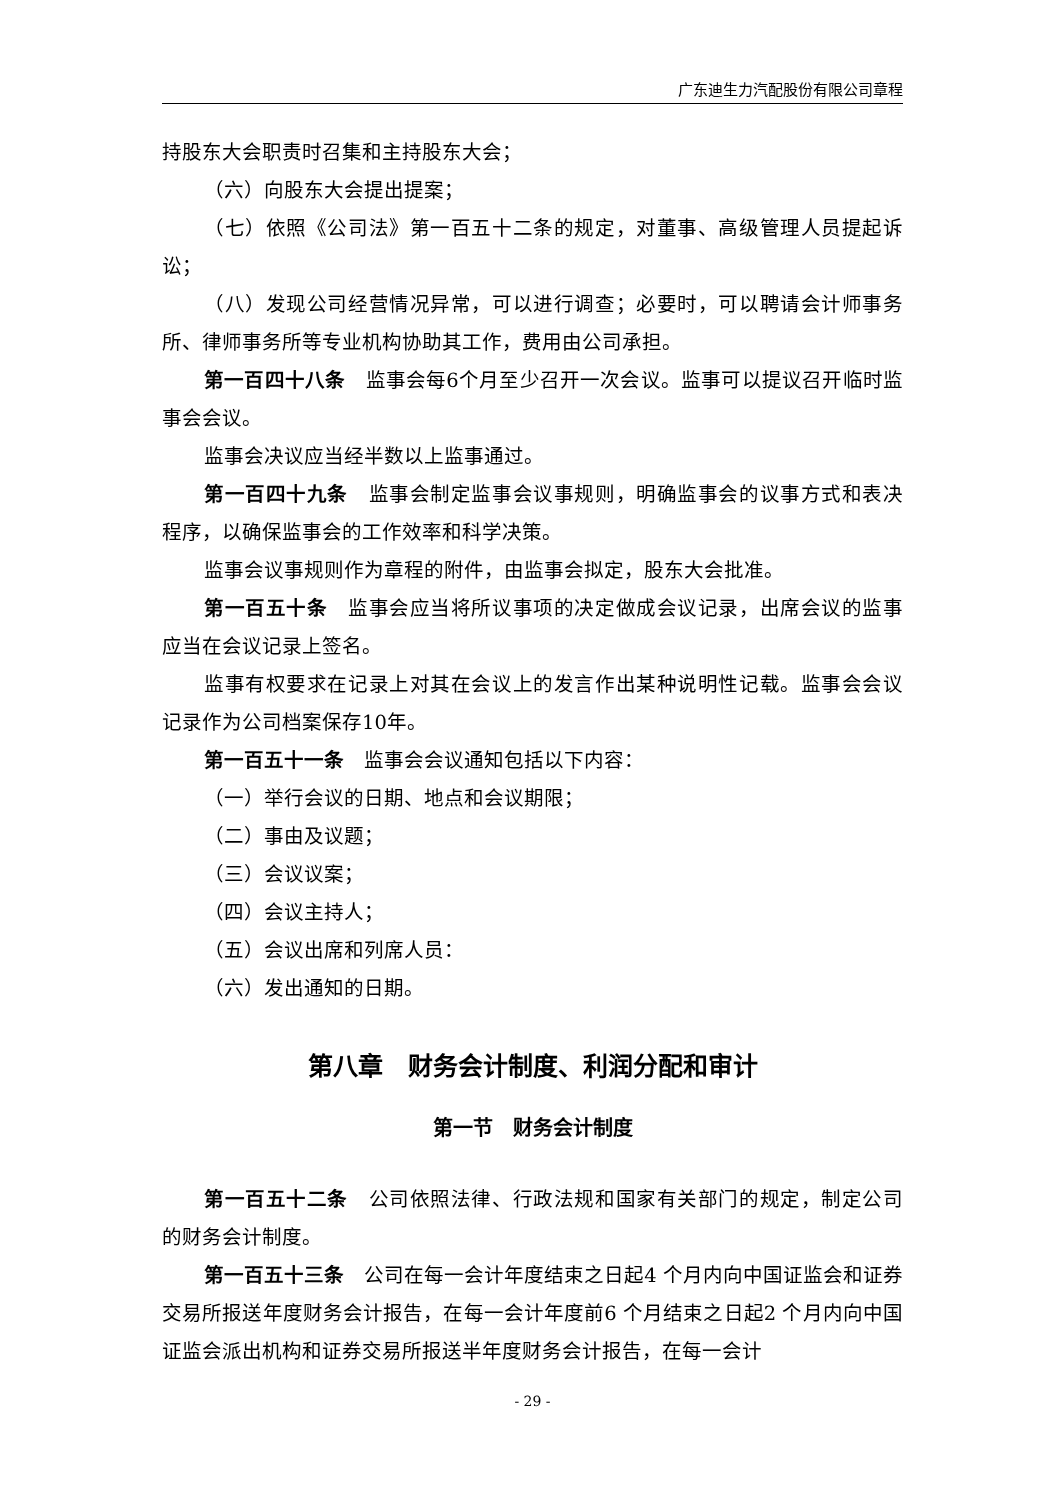广东迪生力汽配股份有限公司章程
持股东大会职责时召集和主持股东大会；
（六）向股东大会提出提案；
（七）依照《公司法》第一百五十二条的规定，对董事、高级管理人员提起诉讼；
（八）发现公司经营情况异常，可以进行调查；必要时，可以聘请会计师事务所、律师事务所等专业机构协助其工作，费用由公司承担。
第一百四十八条　监事会每6个月至少召开一次会议。监事可以提议召开临时监事会会议。
监事会决议应当经半数以上监事通过。
第一百四十九条　监事会制定监事会议事规则，明确监事会的议事方式和表决程序，以确保监事会的工作效率和科学决策。
监事会议事规则作为章程的附件，由监事会拟定，股东大会批准。
第一百五十条　监事会应当将所议事项的决定做成会议记录，出席会议的监事应当在会议记录上签名。
监事有权要求在记录上对其在会议上的发言作出某种说明性记载。监事会会议记录作为公司档案保存10年。
第一百五十一条　监事会会议通知包括以下内容：
（一）举行会议的日期、地点和会议期限；
（二）事由及议题；
（三）会议议案；
（四）会议主持人；
（五）会议出席和列席人员：
（六）发出通知的日期。
第八章　财务会计制度、利润分配和审计
第一节　财务会计制度
第一百五十二条　公司依照法律、行政法规和国家有关部门的规定，制定公司的财务会计制度。
第一百五十三条　公司在每一会计年度结束之日起4 个月内向中国证监会和证券交易所报送年度财务会计报告，在每一会计年度前6 个月结束之日起2 个月内向中国证监会派出机构和证券交易所报送半年度财务会计报告，在每一会计
- 29 -